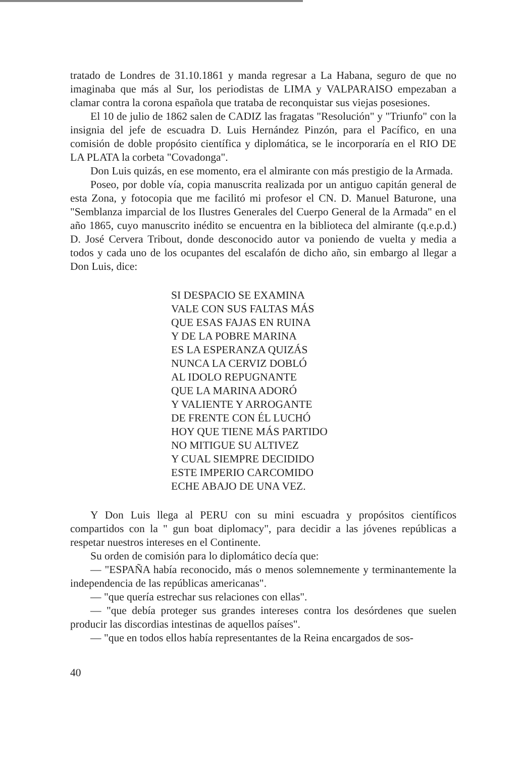tratado de Londres de 31.10.1861 y manda regresar a La Habana, seguro de que no imaginaba que más al Sur, los periodistas de LIMA y VALPARAISO empezaban a clamar contra la corona española que trataba de reconquistar sus viejas posesiones.
El 10 de julio de 1862 salen de CADIZ las fragatas "Resolución" y "Triunfo" con la insignia del jefe de escuadra D. Luis Hernández Pinzón, para el Pacífico, en una comisión de doble propósito científica y diplomática, se le incorporaría en el RIO DE LA PLATA la corbeta "Covadonga".
Don Luis quizás, en ese momento, era el almirante con más prestigio de la Armada.
Poseo, por doble vía, copia manuscrita realizada por un antiguo capitán general de esta Zona, y fotocopia que me facilitó mi profesor el CN. D. Manuel Baturone, una "Semblanza imparcial de los Ilustres Generales del Cuerpo General de la Armada" en el año 1865, cuyo manuscrito inédito se encuentra en la biblioteca del almirante (q.e.p.d.) D. José Cervera Tribout, donde desconocido autor va poniendo de vuelta y media a todos y cada uno de los ocupantes del escalafón de dicho año, sin embargo al llegar a Don Luis, dice:
SI DESPACIO SE EXAMINA
VALE CON SUS FALTAS MÁS
QUE ESAS FAJAS EN RUINA
Y DE LA POBRE MARINA
ES LA ESPERANZA QUIZÁS
NUNCA LA CERVIZ DOBLÓ
AL IDOLO REPUGNANTE
QUE LA MARINA ADORÓ
Y VALIENTE Y ARROGANTE
DE FRENTE CON ÉL LUCHÓ
HOY QUE TIENE MÁS PARTIDO
NO MITIGUE SU ALTIVEZ
Y CUAL SIEMPRE DECIDIDO
ESTE IMPERIO CARCOMIDO
ECHE ABAJO DE UNA VEZ.
Y Don Luis llega al PERU con su mini escuadra y propósitos científicos compartidos con la " gun boat diplomacy", para decidir a las jóvenes repúblicas a respetar nuestros intereses en el Continente.
Su orden de comisión para lo diplomático decía que:
— "ESPAÑA había reconocido, más o menos solemnemente y terminantemente la independencia de las repúblicas americanas".
— "que quería estrechar sus relaciones con ellas".
— "que debía proteger sus grandes intereses contra los desórdenes que suelen producir las discordias intestinas de aquellos países".
— "que en todos ellos había representantes de la Reina encargados de sos-
40